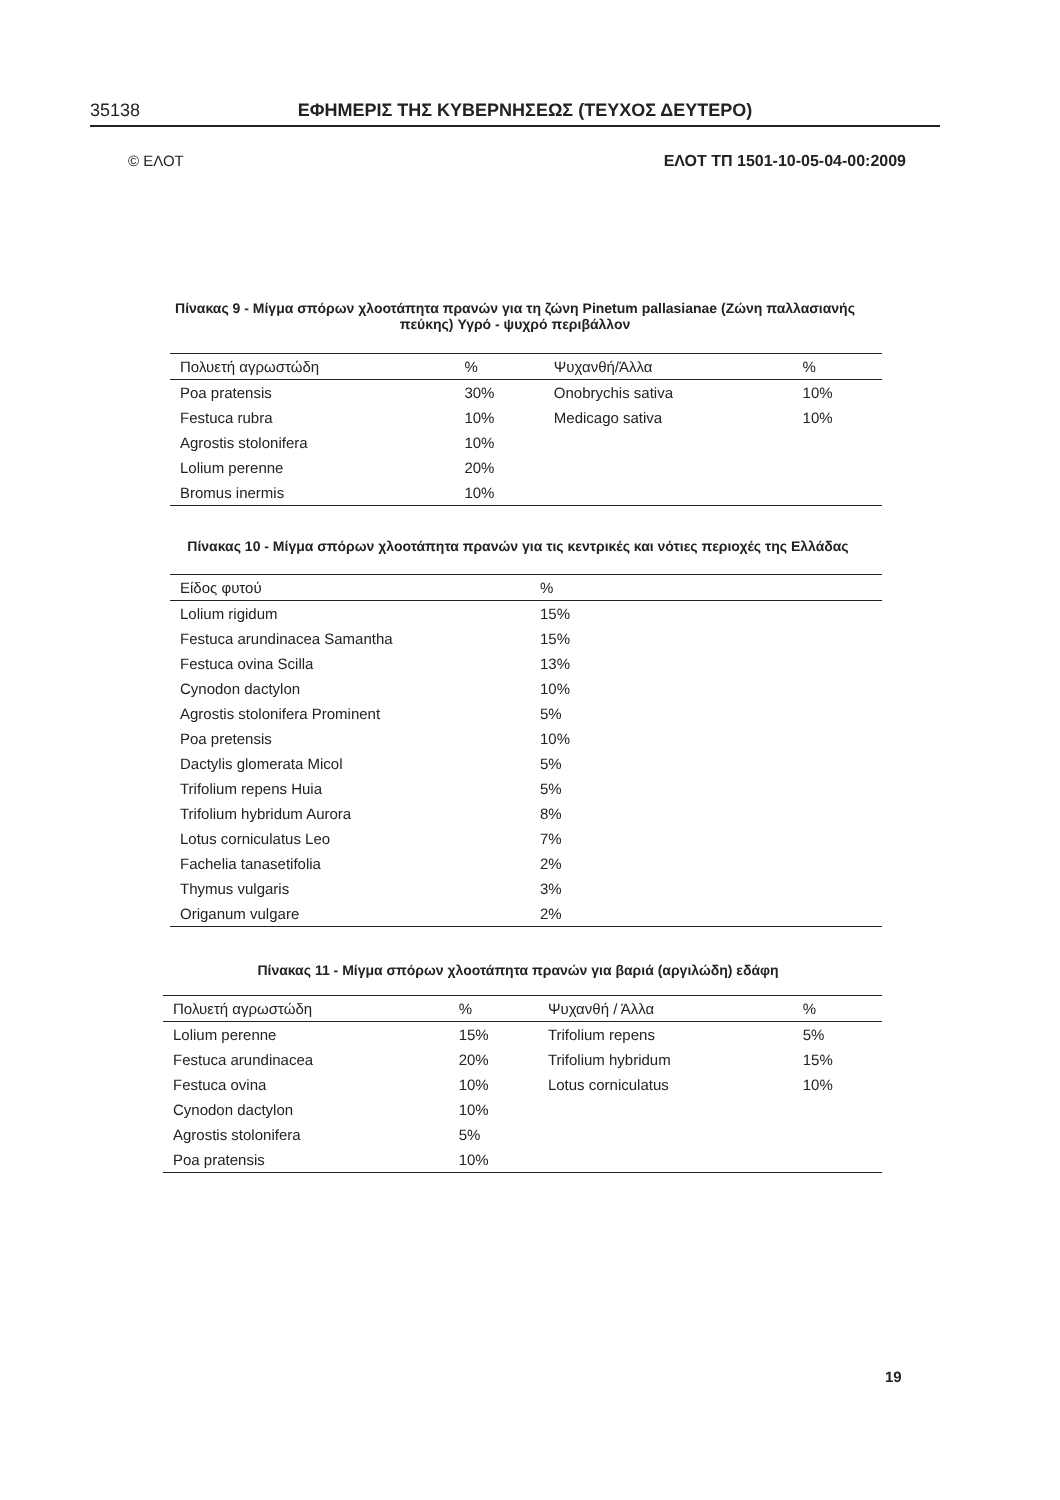35138 ΕΦΗΜΕΡΙΣ ΤΗΣ ΚΥΒΕΡΝΗΣΕΩΣ (ΤΕΥΧΟΣ ΔΕΥΤΕΡΟ)
© ΕΛΟΤ ΕΛΟΤ ΤΠ 1501-10-05-04-00:2009
Πίνακας 9 - Μίγμα σπόρων χλοοτάπητα πρανών για τη ζώνη Pinetum pallasianae (Ζώνη παλλασιανής πεύκης) Υγρό - ψυχρό περιβάλλον
| Πολυετή αγρωστώδη | % | Ψυχανθή/Άλλα | % |
| --- | --- | --- | --- |
| Poa pratensis | 30% | Onobrychis sativa | 10% |
| Festuca rubra | 10% | Medicago sativa | 10% |
| Agrostis stolonifera | 10% | | |
| Lolium perenne | 20% | | |
| Bromus inermis | 10% | | |
Πίνακας 10 - Μίγμα σπόρων χλοοτάπητα πρανών για τις κεντρικές και νότιες περιοχές της Ελλάδας
| Είδος φυτού | % |
| --- | --- |
| Lolium rigidum | 15% |
| Festuca arundinacea Samantha | 15% |
| Festuca ovina Scilla | 13% |
| Cynodon dactylon | 10% |
| Agrostis stolonifera Prominent | 5% |
| Poa pretensis | 10% |
| Dactylis glomerata Micol | 5% |
| Trifolium repens Huia | 5% |
| Trifolium hybridum Aurora | 8% |
| Lotus corniculatus Leo | 7% |
| Fachelia tanasetifolia | 2% |
| Thymus vulgaris | 3% |
| Origanum vulgare | 2% |
Πίνακας 11 - Μίγμα σπόρων χλοοτάπητα πρανών για βαριά (αργιλώδη) εδάφη
| Πολυετή αγρωστώδη | % | Ψυχανθή / Άλλα | % |
| --- | --- | --- | --- |
| Lolium perenne | 15% | Trifolium repens | 5% |
| Festuca arundinacea | 20% | Trifolium hybridum | 15% |
| Festuca ovina | 10% | Lotus corniculatus | 10% |
| Cynodon dactylon | 10% | | |
| Agrostis stolonifera | 5% | | |
| Poa pratensis | 10% | | |
19